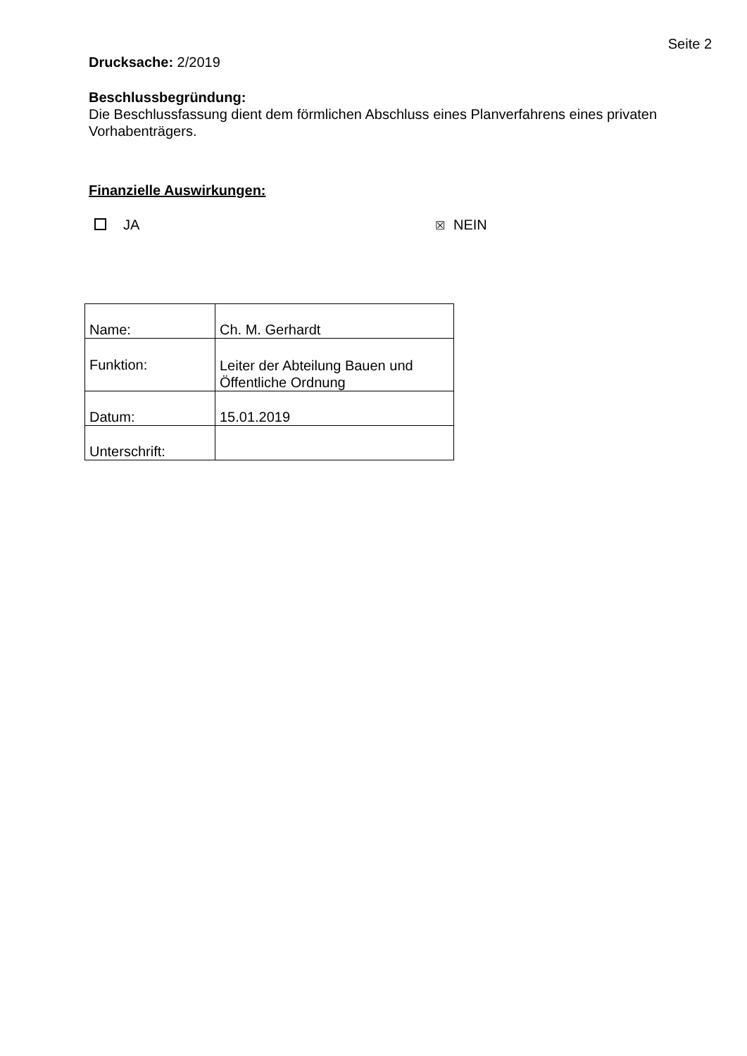Seite 2
Drucksache: 2/2019
Beschlussbegründung:
Die Beschlussfassung dient dem förmlichen Abschluss eines Planverfahrens eines privaten Vorhabenträgers.
Finanzielle Auswirkungen:
JA
☒ NEIN
| Name: | Ch. M. Gerhardt |
| Funktion: | Leiter der Abteilung Bauen und Öffentliche Ordnung |
| Datum: | 15.01.2019 |
| Unterschrift: | |